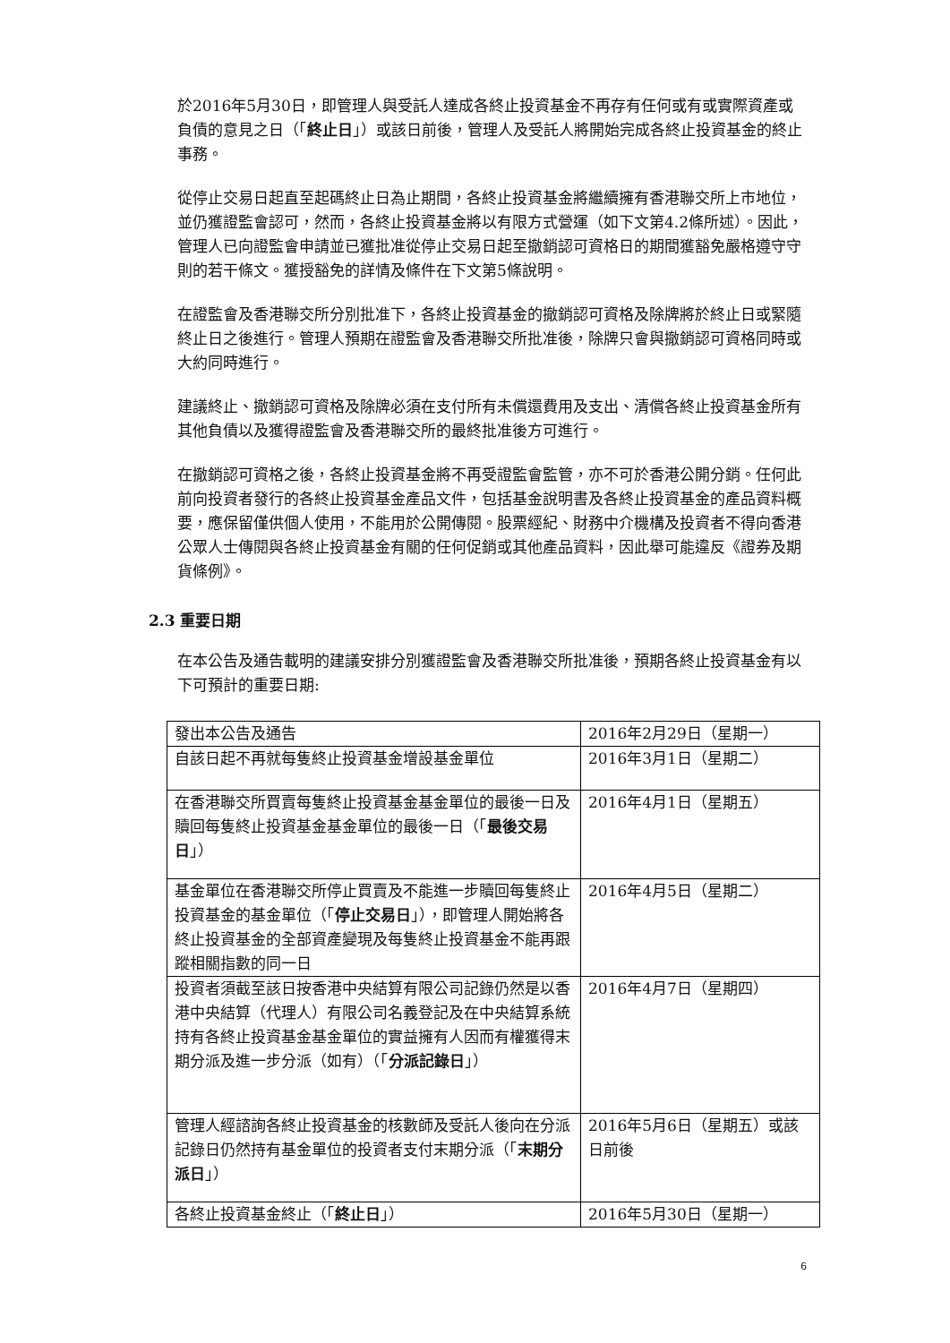於2016年5月30日，即管理人與受託人達成各終止投資基金不再存有任何或有或實際資產或負債的意見之日（「終止日」）或該日前後，管理人及受託人將開始完成各終止投資基金的終止事務。
從停止交易日起直至起碼終止日為止期間，各終止投資基金將繼續擁有香港聯交所上市地位，並仍獲證監會認可，然而，各終止投資基金將以有限方式營運（如下文第4.2條所述）。因此，管理人已向證監會申請並已獲批准從停止交易日起至撤銷認可資格日的期間獲豁免嚴格遵守守則的若干條文。獲授豁免的詳情及條件在下文第5條說明。
在證監會及香港聯交所分別批准下，各終止投資基金的撤銷認可資格及除牌將於終止日或緊隨終止日之後進行。管理人預期在證監會及香港聯交所批准後，除牌只會與撤銷認可資格同時或大約同時進行。
建議終止、撤銷認可資格及除牌必須在支付所有未償還費用及支出、清償各終止投資基金所有其他負債以及獲得證監會及香港聯交所的最終批准後方可進行。
在撤銷認可資格之後，各終止投資基金將不再受證監會監管，亦不可於香港公開分銷。任何此前向投資者發行的各終止投資基金產品文件，包括基金說明書及各終止投資基金的產品資料概要，應保留僅供個人使用，不能用於公開傳閱。股票經紀、財務中介機構及投資者不得向香港公眾人士傳閱與各終止投資基金有關的任何促銷或其他產品資料，因此舉可能違反《證券及期貨條例》。
2.3 重要日期
在本公告及通告載明的建議安排分別獲證監會及香港聯交所批准後，預期各終止投資基金有以下可預計的重要日期:
| 發出本公告及通告 | 2016年2月29日（星期一） |
| 自該日起不再就每隻終止投資基金增設基金單位 | 2016年3月1日（星期二） |
| 在香港聯交所買賣每隻終止投資基金基金單位的最後一日及贖回每隻終止投資基金基金單位的最後一日（「 最後交易日 」） | 2016年4月1日（星期五） |
| 基金單位在香港聯交所停止買賣及不能進一步贖回每隻終止投資基金的基金單位（「 停止交易日 」），即管理人開始將各終止投資基金的全部資產變現及每隻終止投資基金不能再跟蹤相關指數的同一日 | 2016年4月5日（星期二） |
| 投資者須截至該日按香港中央結算有限公司記錄仍然是以香港中央結算（代理人）有限公司名義登記及在中央結算系統持有各終止投資基金基金單位的實益擁有人因而有權獲得末期分派及進一步分派（如有）（「 分派記錄日 」） | 2016年4月7日（星期四） |
| 管理人經諮詢各終止投資基金的核數師及受託人後向在分派記錄日仍然持有基金單位的投資者支付末期分派（「 末期分派日 」） | 2016年5月6日（星期五）或該日前後 |
| 各終止投資基金終止（「 終止日 」） | 2016年5月30日（星期一） |
6